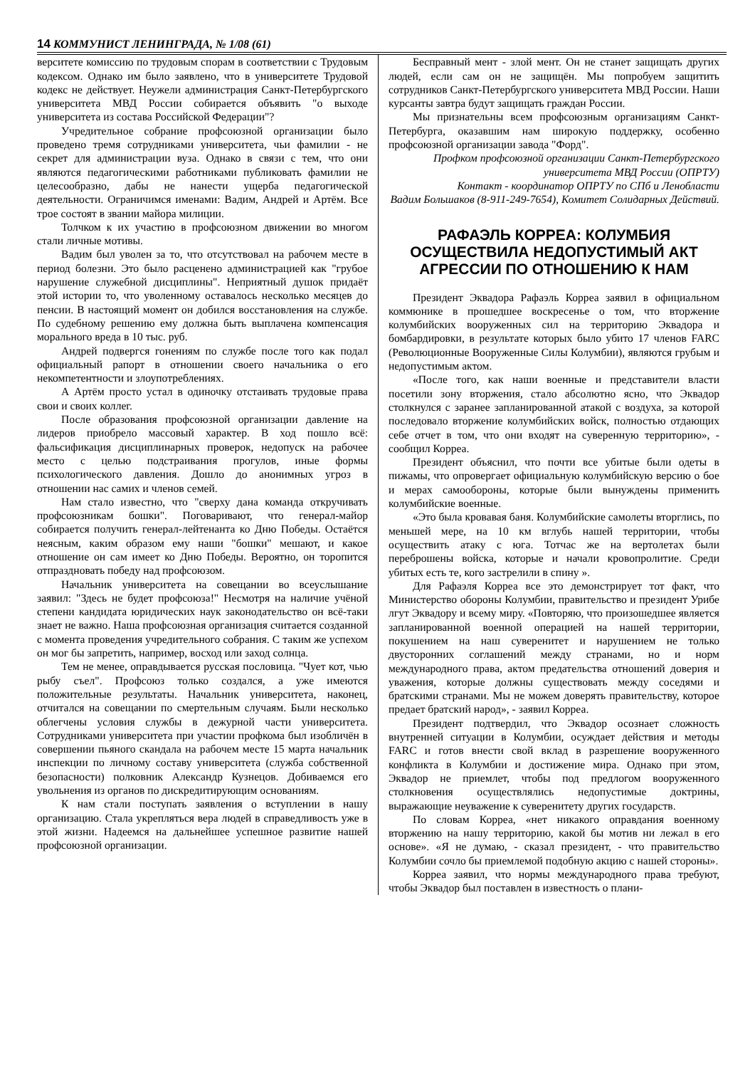14 КОММУНИСТ ЛЕНИНГРАДА, № 1/08 (61)
верситете комиссию по трудовым спорам в соответствии с Трудовым кодексом. Однако им было заявлено, что в университете Трудовой кодекс не действует. Неужели администрация Санкт-Петербургского университета МВД России собирается объявить "о выходе университета из состава Российской Федерации"?
Учредительное собрание профсоюзной организации было проведено тремя сотрудниками университета, чьи фамилии - не секрет для администрации вуза. Однако в связи с тем, что они являются педагогическими работниками публиковать фамилии не целесообразно, дабы не нанести ущерба педагогической деятельности. Ограничимся именами: Вадим, Андрей и Артём. Все трое состоят в звании майора милиции.
Толчком к их участию в профсоюзном движении во многом стали личные мотивы.
Вадим был уволен за то, что отсутствовал на рабочем месте в период болезни. Это было расценено администрацией как "грубое нарушение служебной дисциплины". Неприятный душок придаёт этой истории то, что уволенному оставалось несколько месяцев до пенсии. В настоящий момент он добился восстановления на службе. По судебному решению ему должна быть выплачена компенсация морального вреда в 10 тыс. руб.
Андрей подвергся гонениям по службе после того как подал официальный рапорт в отношении своего начальника о его некомпетентности и злоупотреблениях.
А Артём просто устал в одиночку отстаивать трудовые права свои и своих коллег.
После образования профсоюзной организации давление на лидеров приобрело массовый характер. В ход пошло всё: фальсификация дисциплинарных проверок, недопуск на рабочее место с целью подстраивания прогулов, иные формы психологического давления. Дошло до анонимных угроз в отношении нас самих и членов семей.
Нам стало известно, что "сверху дана команда откручивать профсоюзникам бошки". Поговаривают, что генерал-майор собирается получить генерал-лейтенанта ко Дню Победы. Остаётся неясным, каким образом ему наши "бошки" мешают, и какое отношение он сам имеет ко Дню Победы. Вероятно, он торопится отпраздновать победу над профсоюзом.
Начальник университета на совещании во всеуслышание заявил: "Здесь не будет профсоюза!" Несмотря на наличие учёной степени кандидата юридических наук законодательство он всё-таки знает не важно. Наша профсоюзная организация считается созданной с момента проведения учредительного собрания. С таким же успехом он мог бы запретить, например, восход или заход солнца.
Тем не менее, оправдывается русская пословица. "Чует кот, чью рыбу съел". Профсоюз только создался, а уже имеются положительные результаты. Начальник университета, наконец, отчитался на совещании по смертельным случаям. Были несколько облегчены условия службы в дежурной части университета. Сотрудниками университета при участии профкома был изобличён в совершении пьяного скандала на рабочем месте 15 марта начальник инспекции по личному составу университета (служба собственной безопасности) полковник Александр Кузнецов. Добиваемся его увольнения из органов по дискредитирующим основаниям.
К нам стали поступать заявления о вступлении в нашу организацию. Стала укрепляться вера людей в справедливость уже в этой жизни. Надеемся на дальнейшее успешное развитие нашей профсоюзной организации.
Бесправный мент - злой мент. Он не станет защищать других людей, если сам он не защищён. Мы попробуем защитить сотрудников Санкт-Петербургского университета МВД России. Наши курсанты завтра будут защищать граждан России.
Мы признательны всем профсоюзным организациям Санкт-Петербурга, оказавшим нам широкую поддержку, особенно профсоюзной организации завода "Форд".
Профком профсоюзной организации Санкт-Петербургского
университета МВД России (ОПРТУ)
Контакт - координатор ОПРТУ по СПб и Ленобласти
Вадим Большаков (8-911-249-7654), Комитет Солидарных Действий.
РАФАЭЛЬ КОРРЕА: КОЛУМБИЯ ОСУЩЕСТВИЛА НЕДОПУСТИМЫЙ АКТ АГРЕССИИ ПО ОТНОШЕНИЮ К НАМ
Президент Эквадора Рафаэль Корреа заявил в официальном коммюнике в прошедшее воскресенье о том, что вторжение колумбийских вооруженных сил на территорию Эквадора и бомбардировки, в результате которых было убито 17 членов FARC (Революционные Вооруженные Силы Колумбии), являются грубым и недопустимым актом.
«После того, как наши военные и представители власти посетили зону вторжения, стало абсолютно ясно, что Эквадор столкнулся с заранее запланированной атакой с воздуха, за которой последовало вторжение колумбийских войск, полностью отдающих себе отчет в том, что они входят на суверенную территорию», - сообщил Корреа.
Президент объяснил, что почти все убитые были одеты в пижамы, что опровергает официальную колумбийскую версию о бое и мерах самообороны, которые были вынуждены применить колумбийские военные.
«Это была кровавая баня. Колумбийские самолеты вторглись, по меньшей мере, на 10 км вглубь нашей территории, чтобы осуществить атаку с юга. Тотчас же на вертолетах были переброшены войска, которые и начали кровопролитие. Среди убитых есть те, кого застрелили в спину ».
Для Рафаэля Корреа все это демонстрирует тот факт, что Министерство обороны Колумбии, правительство и президент Урибе лгут Эквадору и всему миру. «Повторяю, что произошедшее является запланированной военной операцией на нашей территории, покушением на наш суверенитет и нарушением не только двусторонних соглашений между странами, но и норм международного права, актом предательства отношений доверия и уважения, которые должны существовать между соседями и братскими странами. Мы не можем доверять правительству, которое предает братский народ», - заявил Корреа.
Президент подтвердил, что Эквадор осознает сложность внутренней ситуации в Колумбии, осуждает действия и методы FARC и готов внести свой вклад в разрешение вооруженного конфликта в Колумбии и достижение мира. Однако при этом, Эквадор не приемлет, чтобы под предлогом вооруженного столкновения осуществлялись недопустимые доктрины, выражающие неуважение к суверенитету других государств.
По словам Корреа, «нет никакого оправдания военному вторжению на нашу территорию, какой бы мотив ни лежал в его основе». «Я не думаю, - сказал президент, - что правительство Колумбии сочло бы приемлемой подобную акцию с нашей стороны».
Корреа заявил, что нормы международного права требуют, чтобы Эквадор был поставлен в известность о плани-